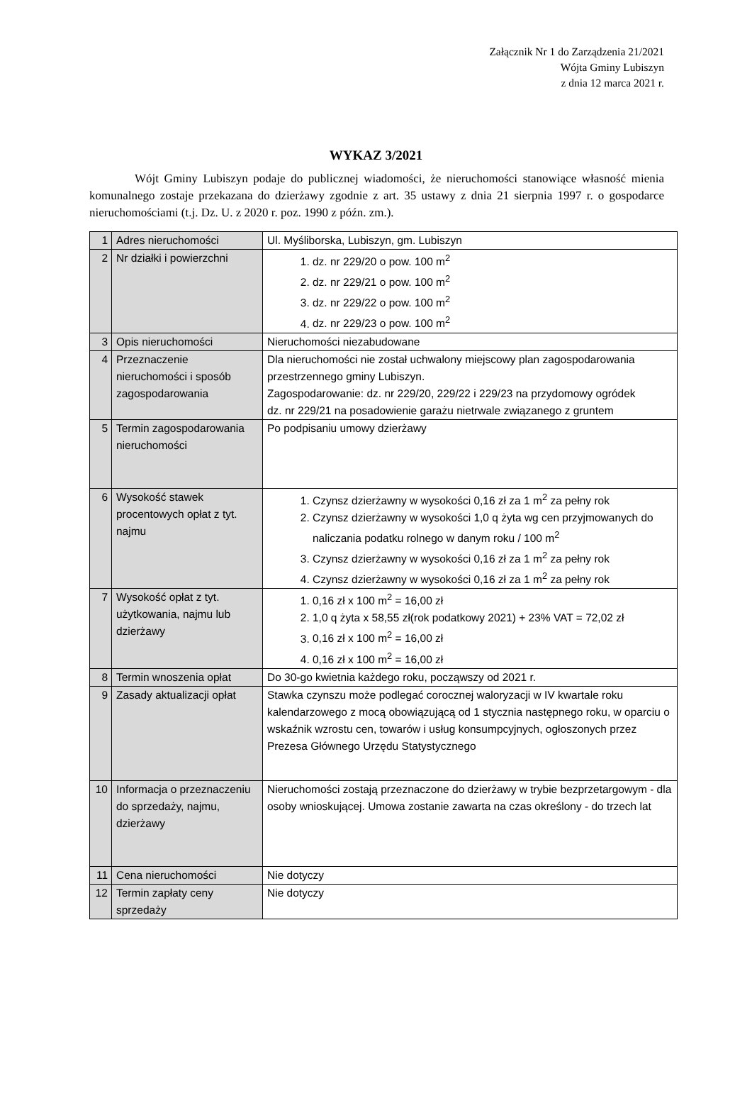Załącznik Nr 1 do Zarządzenia 21/2021
Wójta Gminy Lubiszyn
z dnia 12 marca 2021 r.
WYKAZ 3/2021
Wójt Gminy Lubiszyn podaje do publicznej wiadomości, że nieruchomości stanowiące własność mienia komunalnego zostaje przekazana do dzierżawy zgodnie z art. 35 ustawy z dnia 21 sierpnia 1997 r. o gospodarce nieruchomościami (t.j. Dz. U. z 2020 r. poz. 1990 z późn. zm.).
| 1 | Adres nieruchomości | Ul. Myśliborska, Lubiszyn, gm. Lubiszyn |
| 2 | Nr działki i powierzchni | 1. dz. nr 229/20 o pow. 100 m<sup>2</sup> 2. dz. nr 229/21 o pow. 100 m<sup>2</sup> 3. dz. nr 229/22 o pow. 100 m<sup>2</sup> 4. dz. nr 229/23 o pow. 100 m<sup>2</sup> |
| 3 | Opis nieruchomości | Nieruchomości niezabudowane |
| 4 | Przeznaczenie nieruchomości i sposób zagospodarowania | Dla nieruchomości nie został uchwalony miejscowy plan zagospodarowania przestrzennego gminy Lubiszyn. Zagospodarowanie: dz. nr 229/20, 229/22 i 229/23 na przydomowy ogródek dz. nr 229/21 na posadowienie garażu nietrwale związanego z gruntem |
| 5 | Termin zagospodarowania nieruchomości | Po podpisaniu umowy dzierżawy |
| 6 | Wysokość stawek procentowych opłat z tyt. najmu | 1. Czynsz dzierżawny w wysokości 0,16 zł za 1 m<sup>2</sup> za pełny rok 2. Czynsz dzierżawny w wysokości 1,0 q żyta wg cen przyjmowanych do naliczania podatku rolnego w danym roku / 100 m<sup>2</sup> 3. Czynsz dzierżawny w wysokości 0,16 zł za 1 m<sup>2</sup> za pełny rok 4. Czynsz dzierżawny w wysokości 0,16 zł za 1 m<sup>2</sup> za pełny rok |
| 7 | Wysokość opłat z tyt. użytkowania, najmu lub dzierżawy | 1. 0,16 zł x 100 m<sup>2</sup> = 16,00 zł 2. 1,0 q żyta x 58,55 zł(rok podatkowy 2021) + 23% VAT = 72,02 zł 3. 0,16 zł x 100 m<sup>2</sup> = 16,00 zł 4. 0,16 zł x 100 m<sup>2</sup> = 16,00 zł |
| 8 | Termin wnoszenia opłat | Do 30-go kwietnia każdego roku, począwszy od 2021 r. |
| 9 | Zasady aktualizacji opłat | Stawka czynszu może podlegać corocznej waloryzacji w IV kwartale roku kalendarzowego z mocą obowiązującą od 1 stycznia następnego roku, w oparciu o wskaźnik wzrostu cen, towarów i usług konsumpcyjnych, ogłoszonych przez Prezesa Głównego Urzędu Statystycznego |
| 10 | Informacja o przeznaczeniu do sprzedaży, najmu, dzierżawy | Nieruchomości zostają przeznaczone do dzierżawy w trybie bezprzetargowym - dla osoby wnioskującej. Umowa zostanie zawarta na czas określony - do trzech lat |
| 11 | Cena nieruchomości | Nie dotyczy |
| 12 | Termin zapłaty ceny sprzedaży | Nie dotyczy |